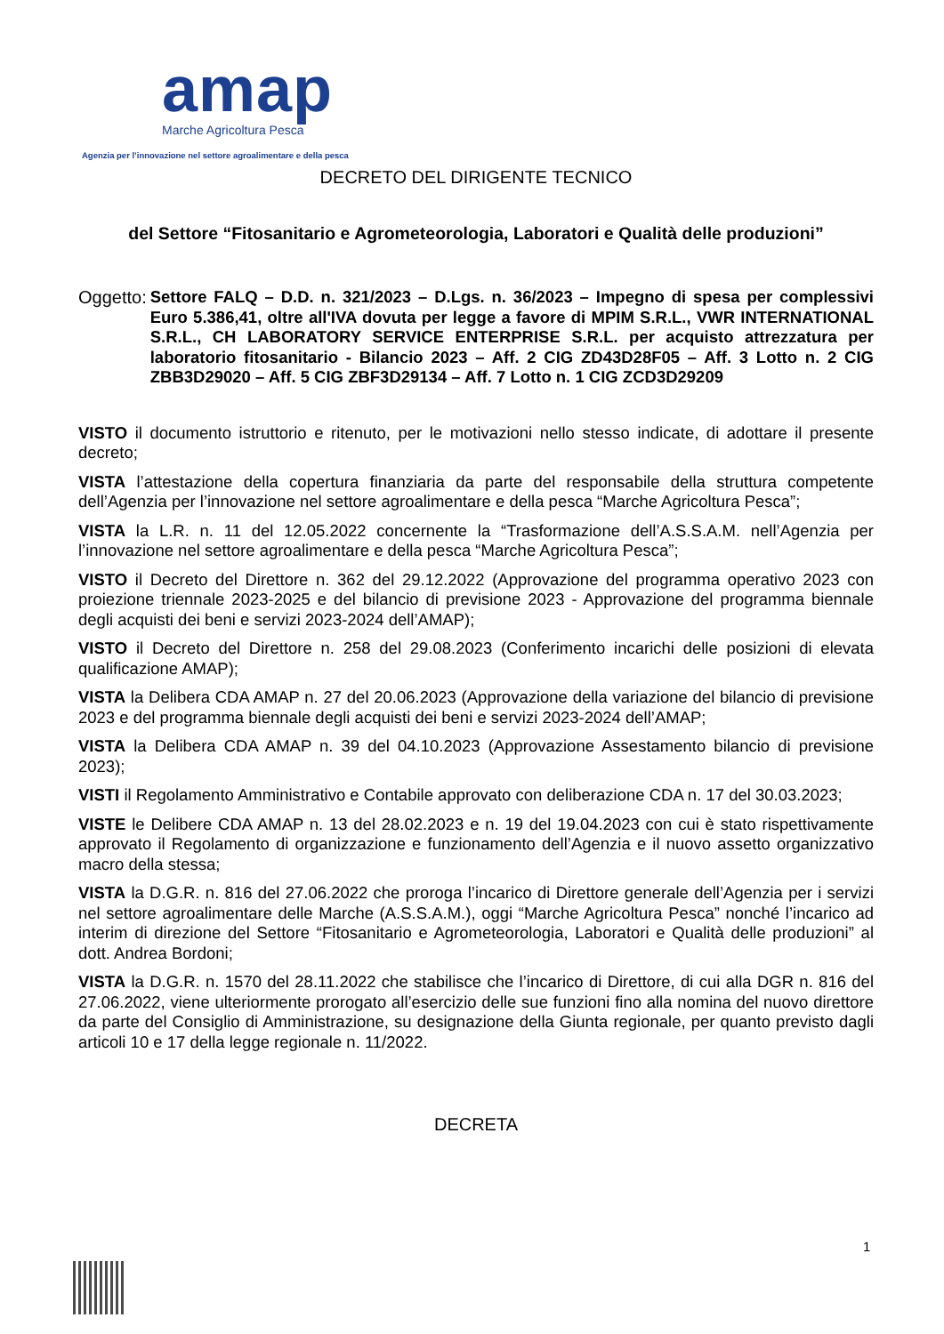amap
Marche Agricoltura Pesca
Agenzia per l’innovazione nel settore agroalimentare e della pesca
DECRETO DEL DIRIGENTE TECNICO
del Settore “Fitosanitario e Agrometeorologia, Laboratori e Qualità delle produzioni”
Oggetto: Settore FALQ – D.D. n. 321/2023 – D.Lgs. n. 36/2023 – Impegno di spesa per complessivi Euro 5.386,41, oltre all'IVA dovuta per legge a favore di MPIM S.R.L., VWR INTERNATIONAL S.R.L., CH LABORATORY SERVICE ENTERPRISE S.R.L. per acquisto attrezzatura per laboratorio fitosanitario - Bilancio 2023 – Aff. 2 CIG ZD43D28F05 – Aff. 3 Lotto n. 2 CIG ZBB3D29020 – Aff. 5 CIG ZBF3D29134 – Aff. 7 Lotto n. 1 CIG ZCD3D29209
VISTO il documento istruttorio e ritenuto, per le motivazioni nello stesso indicate, di adottare il presente decreto;
VISTA l’attestazione della copertura finanziaria da parte del responsabile della struttura competente dell’Agenzia per l’innovazione nel settore agroalimentare e della pesca “Marche Agricoltura Pesca”;
VISTA la L.R. n. 11 del 12.05.2022 concernente la “Trasformazione dell’A.S.S.A.M. nell’Agenzia per l’innovazione nel settore agroalimentare e della pesca “Marche Agricoltura Pesca”;
VISTO il Decreto del Direttore n. 362 del 29.12.2022 (Approvazione del programma operativo 2023 con proiezione triennale 2023-2025 e del bilancio di previsione 2023 - Approvazione del programma biennale degli acquisti dei beni e servizi 2023-2024 dell’AMAP);
VISTO il Decreto del Direttore n. 258 del 29.08.2023 (Conferimento incarichi delle posizioni di elevata qualificazione AMAP);
VISTA la Delibera CDA AMAP n. 27 del 20.06.2023 (Approvazione della variazione del bilancio di previsione 2023 e del programma biennale degli acquisti dei beni e servizi 2023-2024 dell’AMAP;
VISTA la Delibera CDA AMAP n. 39 del 04.10.2023 (Approvazione Assestamento bilancio di previsione 2023);
VISTI il Regolamento Amministrativo e Contabile approvato con deliberazione CDA n. 17 del 30.03.2023;
VISTE le Delibere CDA AMAP n. 13 del 28.02.2023 e n. 19 del 19.04.2023 con cui è stato rispettivamente approvato il Regolamento di organizzazione e funzionamento dell’Agenzia e il nuovo assetto organizzativo macro della stessa;
VISTA la D.G.R. n. 816 del 27.06.2022 che proroga l’incarico di Direttore generale dell’Agenzia per i servizi nel settore agroalimentare delle Marche (A.S.S.A.M.), oggi “Marche Agricoltura Pesca” nonché l’incarico ad interim di direzione del Settore “Fitosanitario e Agrometeorologia, Laboratori e Qualità delle produzioni” al dott. Andrea Bordoni;
VISTA la D.G.R. n. 1570 del 28.11.2022 che stabilisce che l’incarico di Direttore, di cui alla DGR n. 816 del 27.06.2022, viene ulteriormente prorogato all’esercizio delle sue funzioni fino alla nomina del nuovo direttore da parte del Consiglio di Amministrazione, su designazione della Giunta regionale, per quanto previsto dagli articoli 10 e 17 della legge regionale n. 11/2022.
DECRETA
1